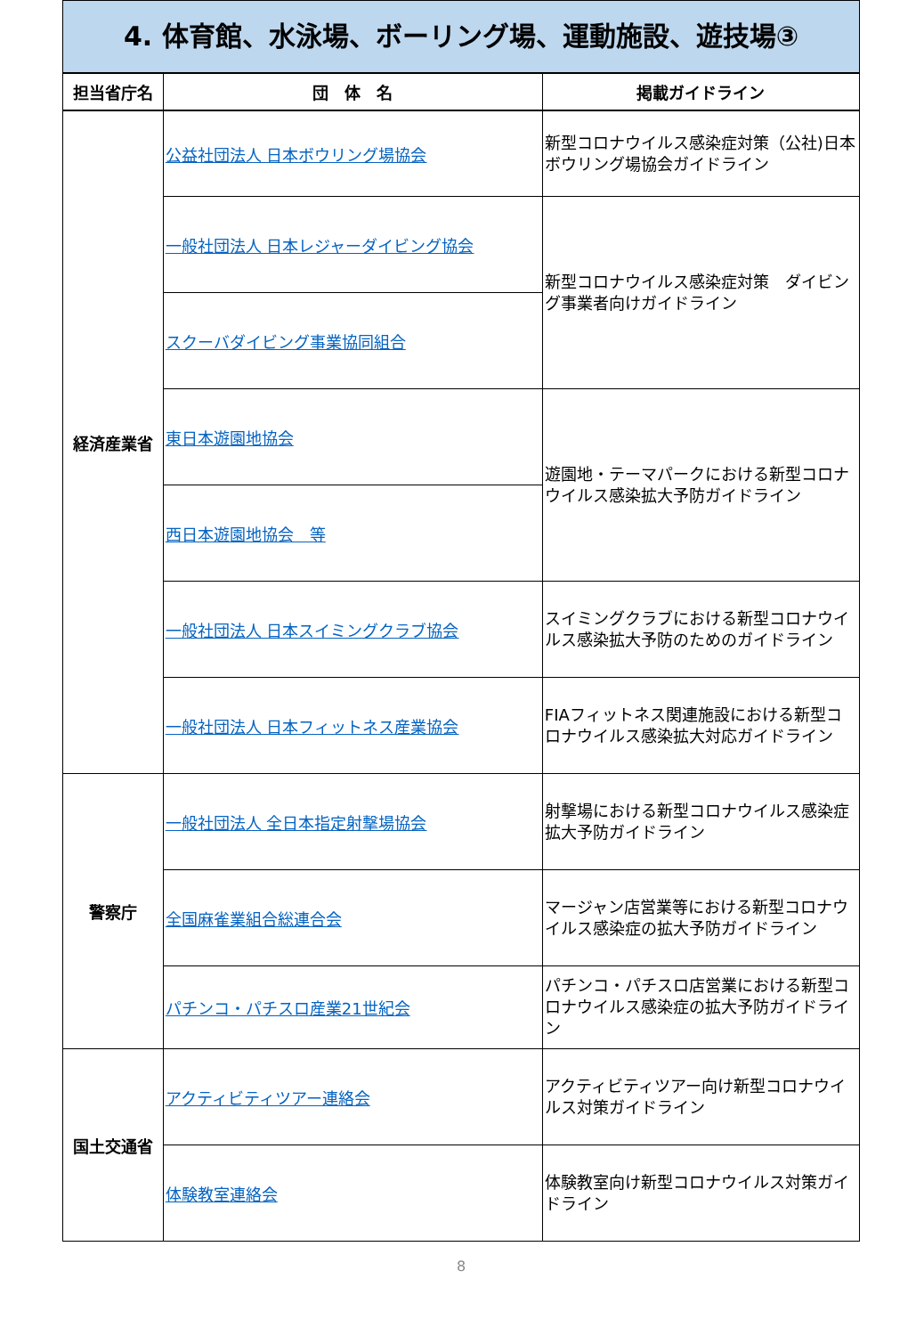4. 体育館、水泳場、ボーリング場、運動施設、遊技場③
| 担当省庁名 | 団 体 名 | 掲載ガイドライン |
| --- | --- | --- |
| 経済産業省 | 公益社団法人 日本ボウリング場協会 | 新型コロナウイルス感染症対策（公社)日本ボウリング場協会ガイドライン |
| | 一般社団法人 日本レジャーダイビング協会 | 新型コロナウイルス感染症対策 ダイビング事業者向けガイドライン |
| | スクーバダイビング事業協同組合 | |
| | 東日本遊園地協会 | 遊園地・テーマパークにおける新型コロナウイルス感染拡大予防ガイドライン |
| | 西日本遊園地協会 等 | |
| | 一般社団法人 日本スイミングクラブ協会 | スイミングクラブにおける新型コロナウイルス感染拡大予防のためのガイドライン |
| | 一般社団法人 日本フィットネス産業協会 | FIAフィットネス関連施設における新型コロナウイルス感染拡大対応ガイドライン |
| 警察庁 | 一般社団法人 全日本指定射撃場協会 | 射撃場における新型コロナウイルス感染症拡大予防ガイドライン |
| | 全国麻雀業組合総連合会 | マージャン店営業等における新型コロナウイルス感染症の拡大予防ガイドライン |
| | パチンコ・パチスロ産業21世紀会 | パチンコ・パチスロ店営業における新型コロナウイルス感染症の拡大予防ガイドライン |
| 国土交通省 | アクティビティツアー連絡会 | アクティビティツアー向け新型コロナウイルス対策ガイドライン |
| | 体験教室連絡会 | 体験教室向け新型コロナウイルス対策ガイドライン |
8